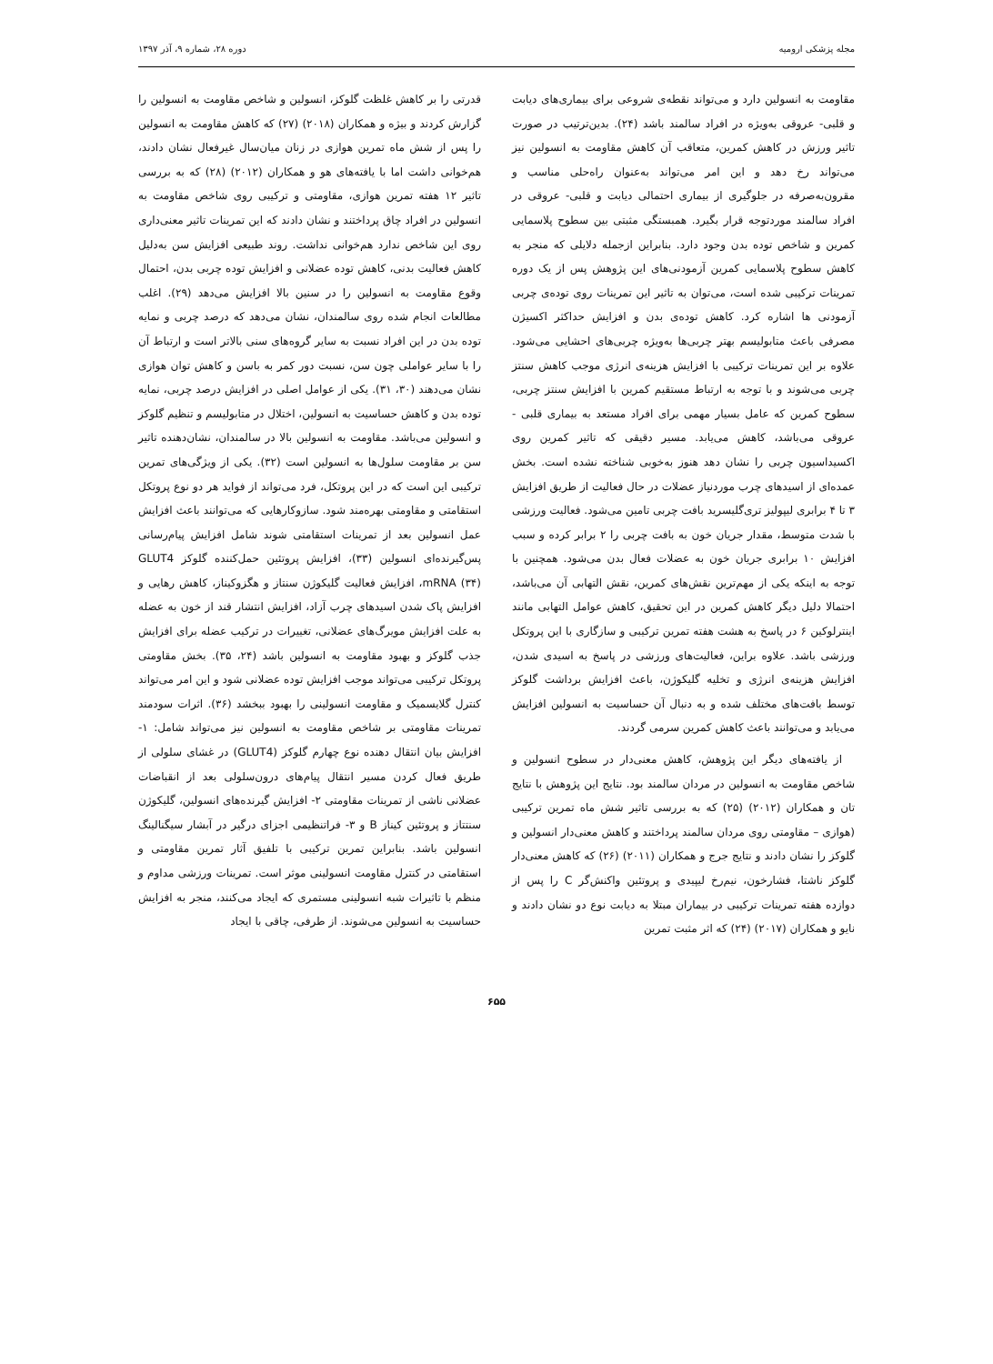مجله پزشکی ارومیه دوره ۲۸، شماره ۹، آذر ۱۳۹۷
مقاومت به انسولین دارد و می‌تواند نقطه‌ی شروعی برای بیماری‌های دیابت و قلبی- عروقی به‌ویژه در افراد سالمند باشد (۲۴). بدین‌ترتیب در صورت تاثیر ورزش در کاهش کمرین، متعاقب آن کاهش مقاومت به انسولین نیز می‌تواند رخ دهد و این امر می‌تواند به‌عنوان راه‌حلی مناسب و مقرون‌به‌صرفه در جلوگیری از بیماری احتمالی دیابت و قلبی- عروقی در افراد سالمند موردتوجه قرار بگیرد. همبستگی مثبتی بین سطوح پلاسمایی کمرین و شاخص توده بدن وجود دارد. بنابراین ازجمله دلایلی که منجر به کاهش سطوح پلاسمایی کمرین آزمودنی‌های این پژوهش پس از یک دوره تمرینات ترکیبی شده است، می‌توان به تاثیر این تمرینات روی توده‌ی چربی آزمودنی ها اشاره کرد. کاهش توده‌ی بدن و افزایش حداکثر اکسیژن مصرفی باعث متابولیسم بهتر چربی‌ها به‌ویژه چربی‌های احشایی می‌شود. علاوه بر این تمرینات ترکیبی با افزایش هزینه‌ی انرژی موجب کاهش سنتز چربی می‌شوند و با توجه به ارتباط مستقیم کمرین با افزایش سنتز چربی، سطوح کمرین که عامل بسیار مهمی برای افراد مستعد به بیماری قلبی - عروقی می‌باشد، کاهش می‌یابد. مسیر دقیقی که تاثیر کمرین روی اکسیداسیون چربی را نشان دهد هنوز به‌خوبی شناخته نشده است. بخش عمده‌ای از اسیدهای چرب موردنیاز عضلات در حال فعالیت از طریق افزایش ۳ تا ۴ برابری لیپولیز تری‌گلیسرید بافت چربی تامین می‌شود. فعالیت ورزشی با شدت متوسط، مقدار جریان خون به بافت چربی را ۲ برابر کرده و سبب افزایش ۱۰ برابری جریان خون به عضلات فعال بدن می‌شود. همچنین با توجه به اینکه یکی از مهم‌ترین نقش‌های کمرین، نقش التهابی آن می‌باشد، احتمالا دلیل دیگر کاهش کمرین در این تحقیق، کاهش عوامل التهابی مانند اینترلوکین ۶ در پاسخ به هشت هفته تمرین ترکیبی و سازگاری با این پروتکل ورزشی باشد. علاوه براین، فعالیت‌های ورزشی در پاسخ به اسیدی شدن، افزایش هزینه‌ی انرژی و تخلیه گلیکوژن، باعث افزایش برداشت گلوکز توسط بافت‌های مختلف شده و به دنبال آن حساسیت به انسولین افزایش می‌یابد و می‌توانند باعث کاهش کمرین سرمی گردند.
از یافته‌های دیگر این پژوهش، کاهش معنی‌دار در سطوح انسولین و شاخص مقاومت به انسولین در مردان سالمند بود. نتایج این پژوهش با نتایج تان و همکاران (۲۰۱۲) (۲۵) که به بررسی تاثیر شش ماه تمرین ترکیبی (هوازی – مقاومتی روی مردان سالمند پرداختند و کاهش معنی‌دار انسولین و گلوکز را نشان دادند و نتایج جرج و همکاران (۲۰۱۱) (۲۶) که کاهش معنی‌دار گلوکز ناشتا، فشارخون، نیم‌رخ لیپیدی و پروتئین واکنش‌گر C را پس از دوازده هفته تمرینات ترکیبی در بیماران مبتلا به دیابت نوع دو نشان دادند و نایو و همکاران (۲۰۱۷) (۲۴) که اثر مثبت تمرین
قدرتی را بر کاهش غلظت گلوکز، انسولین و شاخص مقاومت به انسولین را گزارش کردند و بیژه و همکاران (۲۰۱۸) (۲۷) که کاهش مقاومت به انسولین را پس از شش ماه تمرین هوازی در زنان میان‌سال غیرفعال نشان دادند، هم‌خوانی داشت اما با یافته‌های هو و همکاران (۲۰۱۲) (۲۸) که به بررسی تاثیر ۱۲ هفته تمرین هوازی، مقاومتی و ترکیبی روی شاخص مقاومت به انسولین در افراد چاق پرداختند و نشان دادند که این تمرینات تاثیر معنی‌داری روی این شاخص ندارد هم‌خوانی نداشت. روند طبیعی افزایش سن به‌دلیل کاهش فعالیت بدنی، کاهش توده عضلانی و افزایش توده چربی بدن، احتمال وقوع مقاومت به انسولین را در سنین بالا افزایش می‌دهد (۲۹). اغلب مطالعات انجام شده روی سالمندان، نشان می‌دهد که درصد چربی و نمایه توده بدن در این افراد نسبت به سایر گروه‌های سنی بالاتر است و ارتباط آن را با سایر عواملی چون سن، نسبت دور کمر به باسن و کاهش توان هوازی نشان می‌دهند (۳۰، ۳۱). یکی از عوامل اصلی در افزایش درصد چربی، نمایه توده بدن و کاهش حساسیت به انسولین، اختلال در متابولیسم و تنظیم گلوکز و انسولین می‌باشد. مقاومت به انسولین بالا در سالمندان، نشان‌دهنده تاثیر سن بر مقاومت سلول‌ها به انسولین است (۳۲). یکی از ویژگی‌های تمرین ترکیبی این است که در این پروتکل، فرد می‌تواند از فواید هر دو نوع پروتکل استقامتی و مقاومتی بهره‌مند شود. سازوکارهایی که می‌توانند باعث افزایش عمل انسولین بعد از تمرینات استقامتی شوند شامل افزایش پیام‌رسانی پس‌گیرنده‌ای انسولین (۳۳)، افزایش پروتئین حمل‌کننده گلوکز GLUT4 mRNA (۳۴)، افزایش فعالیت گلیکوژن سنتاز و هگزوکیناز، کاهش رهایی و افزایش پاک شدن اسیدهای چرب آزاد، افزایش انتشار قند از خون به عضله به علت افزایش مویرگ‌های عضلانی، تغییرات در ترکیب عضله برای افزایش جذب گلوکز و بهبود مقاومت به انسولین باشد (۲۴، ۳۵). بخش مقاومتی پروتکل ترکیبی می‌تواند موجب افزایش توده عضلانی شود و این امر می‌تواند کنترل گلایسمیک و مقاومت انسولینی را بهبود ببخشد (۳۶). اثرات سودمند تمرینات مقاومتی بر شاخص مقاومت به انسولین نیز می‌تواند شامل: ۱- افزایش بیان انتقال دهنده نوع چهارم گلوکز (GLUT4) در غشای سلولی از طریق فعال کردن مسیر انتقال پیام‌های درون‌سلولی بعد از انقباضات عضلانی ناشی از تمرینات مقاومتی ۲- افزایش گیرنده‌های انسولین، گلیکوژن سنتتاز و پروتئین کیناز B و ۳- فراتنظیمی اجزای درگیر در آبشار سیگنالینگ انسولین باشد. بنابراین تمرین ترکیبی با تلفیق آثار تمرین مقاومتی و استقامتی در کنترل مقاومت انسولینی موثر است. تمرینات ورزشی مداوم و منظم با تاثیرات شبه انسولینی مستمری که ایجاد می‌کنند، منجر به افزایش حساسیت به انسولین می‌شوند. از طرفی، چاقی با ایجاد
۶۵۵